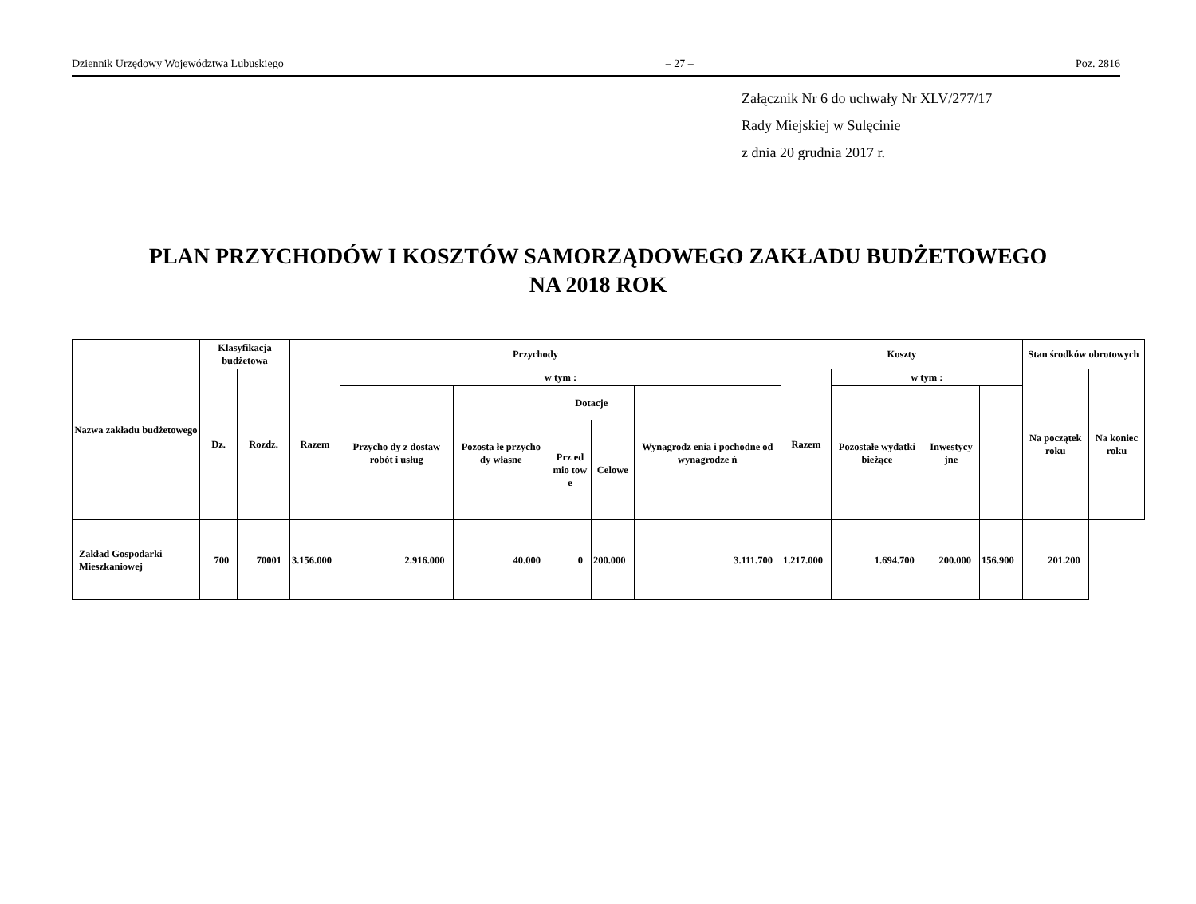Dziennik Urzędowy Województwa Lubuskiego – 27 – Poz. 2816
Załącznik Nr 6 do uchwały Nr XLV/277/17
Rady Miejskiej w Sulęcinie
z dnia 20 grudnia 2017 r.
PLAN PRZYCHODÓW I KOSZTÓW SAMORZĄDOWEGO ZAKŁADU BUDŻETOWEGO
NA 2018 ROK
| Nazwa zakładu budżetowego | Klasyfikacja budżetowa | | Przychody | | | | | | Koszty | | | | Stan środków obrotowych | |
| --- | --- | --- | --- | --- | --- | --- | --- | --- | --- | --- | --- | --- | --- | --- |
| | Dz. | Rozdz. | Razem | w tym : | | | | | Razem | w tym : | | | Na początek roku | Na koniec roku |
| | | | | Przycho dy z dostaw robót i usług | Pozosta łe przycho dy własne | Dotacje | | Wynagrodz enia i pochodne od wynagrodze ń | | Pozostałe wydatki bieżące | Inwestycy jne | | | |
| | | | | | | Prz ed mio tow e | Celowe | | | | | | | |
| Zakład Gospodarki Mieszkaniowej | 700 | 70001 | 3.156.000 | 2.916.000 | 40.000 | 0 | 200.000 | 3.111.700 | 1.217.000 | 1.694.700 | 200.000 | 156.900 | 201.200 | |